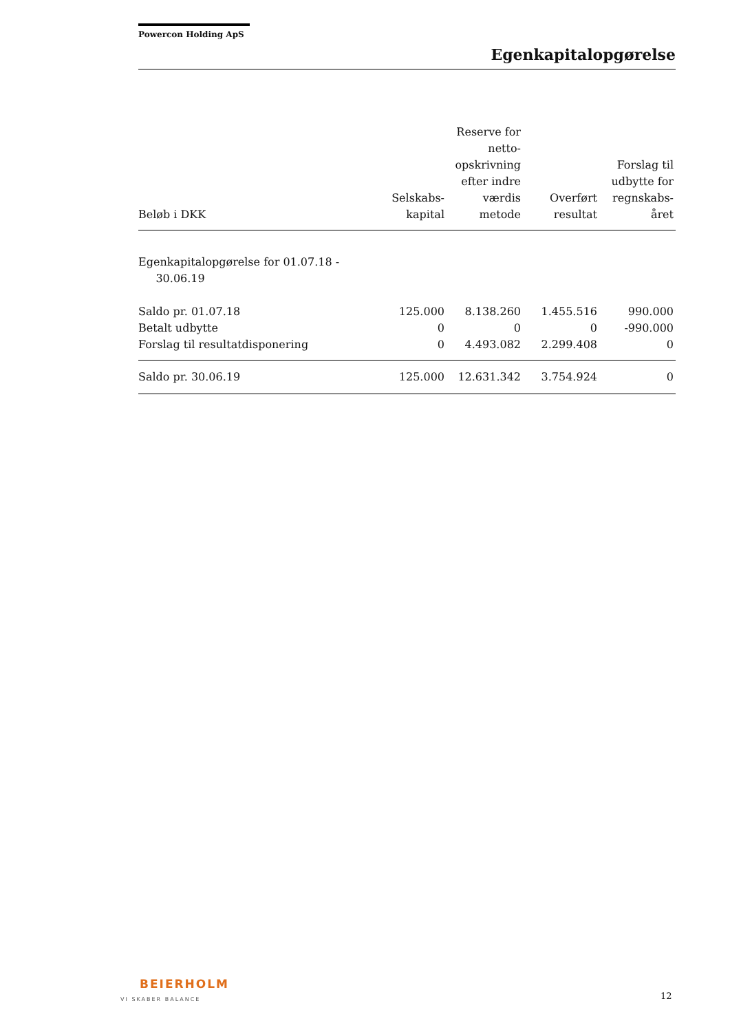Powercon Holding ApS
Egenkapitalopgørelse
| Beløb i DKK | Selskabs- kapital | Reserve for netto- opskrivning efter indre værdis metode | Overført resultat | Forslag til udbytte for regnskabs- året |
| --- | --- | --- | --- | --- |
| Egenkapitalopgørelse for 01.07.18 - 30.06.19 | | | | |
| Saldo pr. 01.07.18 | 125.000 | 8.138.260 | 1.455.516 | 990.000 |
| Betalt udbytte | 0 | 0 | 0 | -990.000 |
| Forslag til resultatdisponering | 0 | 4.493.082 | 2.299.408 | 0 |
| Saldo pr. 30.06.19 | 125.000 | 12.631.342 | 3.754.924 | 0 |
BEIERHOLM
VI SKABER BALANCE
12